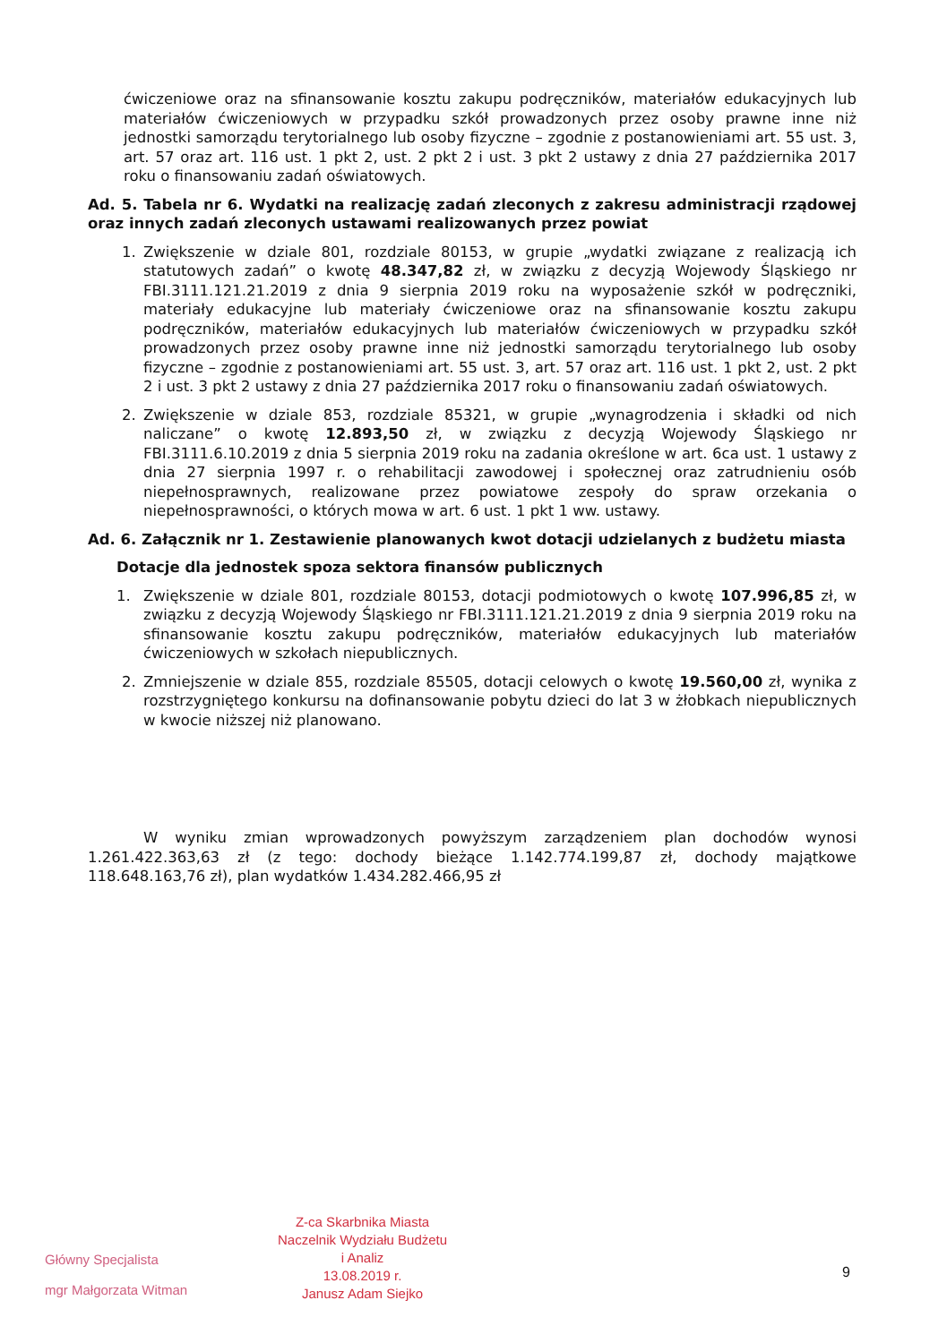ćwiczeniowe oraz na sfinansowanie kosztu zakupu podręczników, materiałów edukacyjnych lub materiałów ćwiczeniowych w przypadku szkół prowadzonych przez osoby prawne inne niż jednostki samorządu terytorialnego lub osoby fizyczne – zgodnie z postanowieniami art. 55 ust. 3, art. 57 oraz art. 116 ust. 1 pkt 2, ust. 2 pkt 2 i ust. 3 pkt 2 ustawy z dnia 27 października 2017 roku o finansowaniu zadań oświatowych.
Ad. 5. Tabela nr 6. Wydatki na realizację zadań zleconych z zakresu administracji rządowej oraz innych zadań zleconych ustawami realizowanych przez powiat
1. Zwiększenie w dziale 801, rozdziale 80153, w grupie „wydatki związane z realizacją ich statutowych zadań” o kwotę 48.347,82 zł, w związku z decyzją Wojewody Śląskiego nr FBI.3111.121.21.2019 z dnia 9 sierpnia 2019 roku na wyposażenie szkół w podręczniki, materiały edukacyjne lub materiały ćwiczeniowe oraz na sfinansowanie kosztu zakupu podręczników, materiałów edukacyjnych lub materiałów ćwiczeniowych w przypadku szkół prowadzonych przez osoby prawne inne niż jednostki samorządu terytorialnego lub osoby fizyczne – zgodnie z postanowieniami art. 55 ust. 3, art. 57 oraz art. 116 ust. 1 pkt 2, ust. 2 pkt 2 i ust. 3 pkt 2 ustawy z dnia 27 października 2017 roku o finansowaniu zadań oświatowych.
2. Zwiększenie w dziale 853, rozdziale 85321, w grupie „wynagrodzenia i składki od nich naliczane” o kwotę 12.893,50 zł, w związku z decyzją Wojewody Śląskiego nr FBI.3111.6.10.2019 z dnia 5 sierpnia 2019 roku na zadania określone w art. 6ca ust. 1 ustawy z dnia 27 sierpnia 1997 r. o rehabilitacji zawodowej i społecznej oraz zatrudnieniu osób niepełnosprawnych, realizowane przez powiatowe zespoły do spraw orzekania o niepełnosprawności, o których mowa w art. 6 ust. 1 pkt 1 ww. ustawy.
Ad. 6. Załącznik nr 1. Zestawienie planowanych kwot dotacji udzielanych z budżetu miasta
Dotacje dla jednostek spoza sektora finansów publicznych
1. Zwiększenie w dziale 801, rozdziale 80153, dotacji podmiotowych o kwotę 107.996,85 zł, w związku z decyzją Wojewody Śląskiego nr FBI.3111.121.21.2019 z dnia 9 sierpnia 2019 roku na sfinansowanie kosztu zakupu podręczników, materiałów edukacyjnych lub materiałów ćwiczeniowych w szkołach niepublicznych.
2. Zmniejszenie w dziale 855, rozdziale 85505, dotacji celowych o kwotę 19.560,00 zł, wynika z rozstrzygniętego konkursu na dofinansowanie pobytu dzieci do lat 3 w żłobkach niepublicznych w kwocie niższej niż planowano.
W wyniku zmian wprowadzonych powyższym zarządzeniem plan dochodów wynosi 1.261.422.363,63 zł (z tego: dochody bieżące 1.142.774.199,87 zł, dochody majątkowe 118.648.163,76 zł), plan wydatków 1.434.282.466,95 zł
Główny Specjalista
mgr Małgorzata Witman
Z-ca Skarbnika Miasta
Naczelnik Wydziału Budżetu
i Analiz
13.08.2019 r.
Janusz Adam Siejko
9